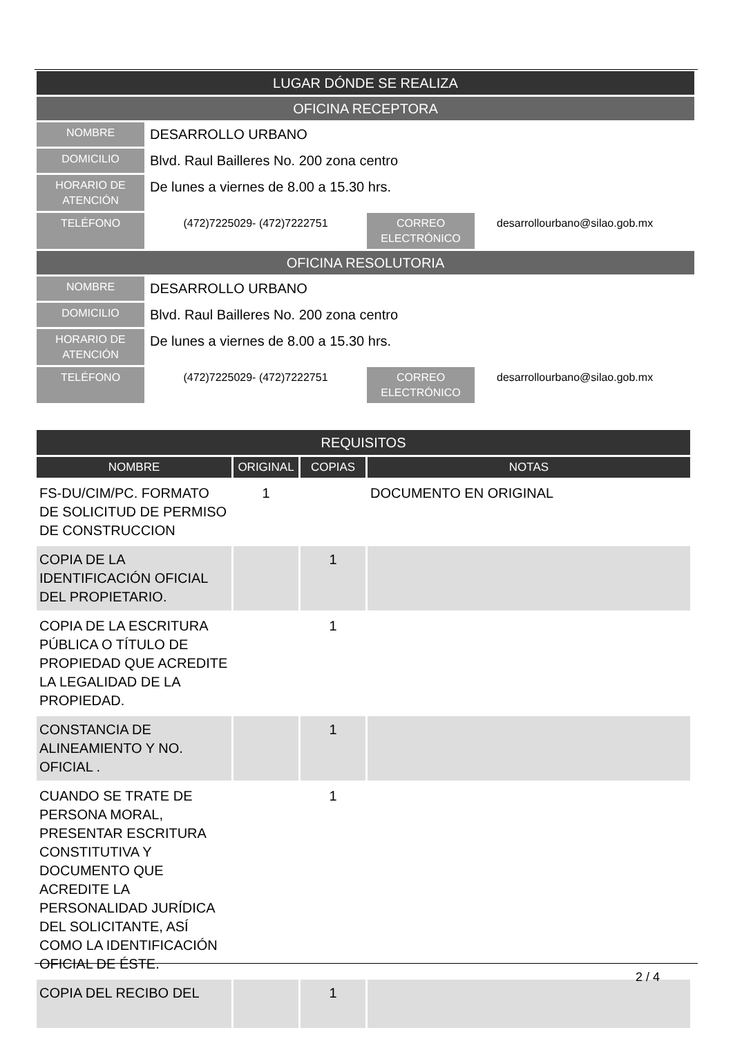LUGAR DÓNDE SE REALIZA
OFICINA RECEPTORA
NOMBRE
DESARROLLO URBANO
DOMICILIO
Blvd. Raul Bailleres No. 200 zona centro
HORARIO DE ATENCIÓN
De lunes a viernes de 8.00 a 15.30 hrs.
TELÉFONO
(472)7225029- (472)7222751
CORREO ELECTRÓNICO
desarrollourbano@silao.gob.mx
OFICINA RESOLUTORIA
NOMBRE
DESARROLLO URBANO
DOMICILIO
Blvd. Raul Bailleres No. 200 zona centro
HORARIO DE ATENCIÓN
De lunes a viernes de 8.00 a 15.30 hrs.
TELÉFONO
(472)7225029- (472)7222751
CORREO ELECTRÓNICO
desarrollourbano@silao.gob.mx
| REQUISITOS | | | |
| --- | --- | --- | --- |
| NOMBRE | ORIGINAL | COPIAS | NOTAS |
| FS-DU/CIM/PC. FORMATO DE SOLICITUD DE PERMISO DE CONSTRUCCION | 1 | | DOCUMENTO EN ORIGINAL |
| COPIA DE LA IDENTIFICACIÓN OFICIAL DEL PROPIETARIO. | | 1 | |
| COPIA DE LA ESCRITURA PÚBLICA O TÍTULO DE PROPIEDAD QUE ACREDITE LA LEGALIDAD DE LA PROPIEDAD. | | 1 | |
| CONSTANCIA DE ALINEAMIENTO Y NO. OFICIAL . | | 1 | |
| CUANDO SE TRATE DE PERSONA MORAL, PRESENTAR ESCRITURA CONSTITUTIVA Y DOCUMENTO QUE ACREDITE LA PERSONALIDAD JURÍDICA DEL SOLICITANTE, ASÍ COMO LA IDENTIFICACIÓN OFICIAL DE ÉSTE. | | 1 | |
| COPIA DEL RECIBO DEL | | 1 | |
2 / 4